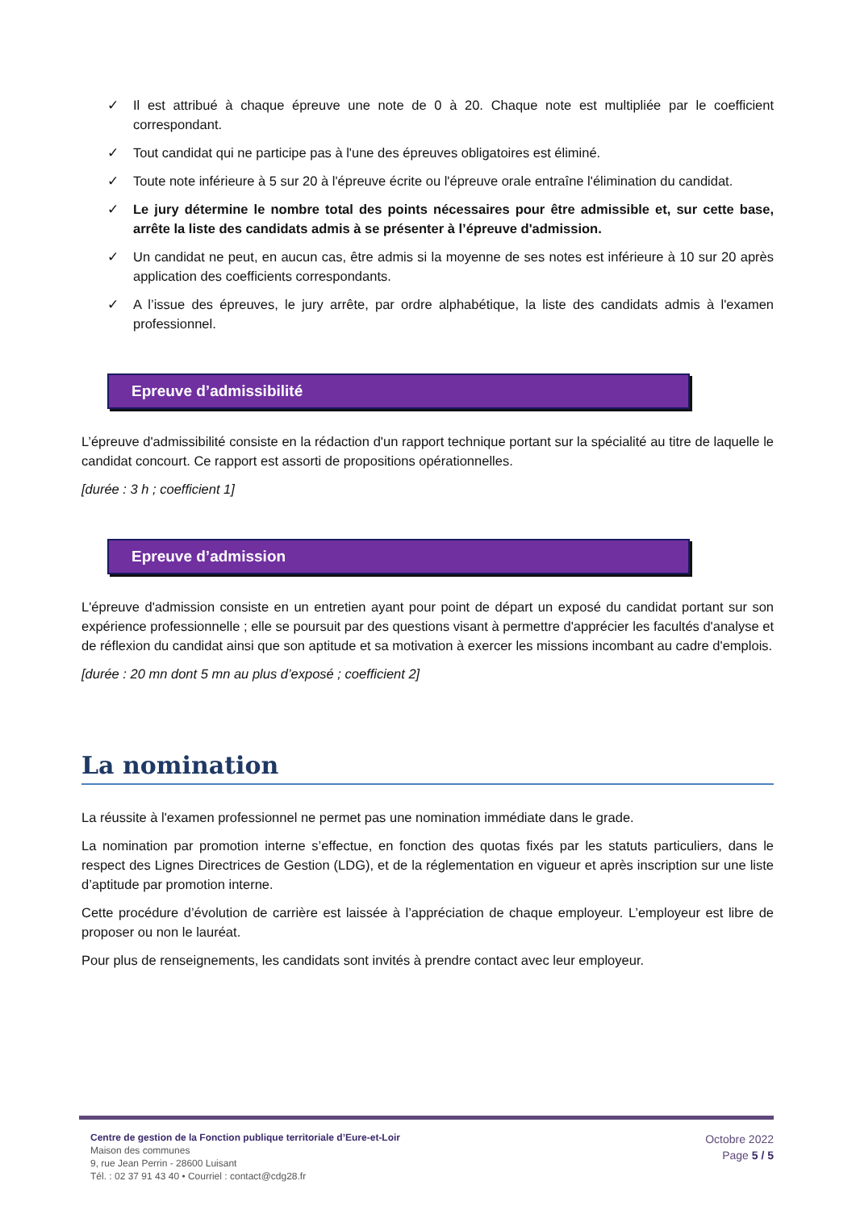✓ Il est attribué à chaque épreuve une note de 0 à 20. Chaque note est multipliée par le coefficient correspondant.
✓ Tout candidat qui ne participe pas à l'une des épreuves obligatoires est éliminé.
✓ Toute note inférieure à 5 sur 20 à l'épreuve écrite ou l'épreuve orale entraîne l'élimination du candidat.
✓ Le jury détermine le nombre total des points nécessaires pour être admissible et, sur cette base, arrête la liste des candidats admis à se présenter à l’épreuve d'admission.
✓ Un candidat ne peut, en aucun cas, être admis si la moyenne de ses notes est inférieure à 10 sur 20 après application des coefficients correspondants.
✓ A l’issue des épreuves, le jury arrête, par ordre alphabétique, la liste des candidats admis à l'examen professionnel.
Epreuve d’admissibilité
L’épreuve d'admissibilité consiste en la rédaction d'un rapport technique portant sur la spécialité au titre de laquelle le candidat concourt. Ce rapport est assorti de propositions opérationnelles.
[durée : 3 h ; coefficient 1]
Epreuve d’admission
L'épreuve d'admission consiste en un entretien ayant pour point de départ un exposé du candidat portant sur son expérience professionnelle ; elle se poursuit par des questions visant à permettre d'apprécier les facultés d'analyse et de réflexion du candidat ainsi que son aptitude et sa motivation à exercer les missions incombant au cadre d'emplois.
[durée : 20 mn dont 5 mn au plus d’exposé ; coefficient 2]
La nomination
La réussite à l'examen professionnel ne permet pas une nomination immédiate dans le grade.
La nomination par promotion interne s’effectue, en fonction des quotas fixés par les statuts particuliers, dans le respect des Lignes Directrices de Gestion (LDG), et de la réglementation en vigueur et après inscription sur une liste d’aptitude par promotion interne.
Cette procédure d’évolution de carrière est laissée à l’appréciation de chaque employeur. L’employeur est libre de proposer ou non le lauréat.
Pour plus de renseignements, les candidats sont invités à prendre contact avec leur employeur.
Centre de gestion de la Fonction publique territoriale d’Eure-et-Loir
Maison des communes
9, rue Jean Perrin - 28600 Luisant
Tél. : 02 37 91 43 40 • Courriel : contact@cdg28.fr
Octobre 2022
Page 5 / 5